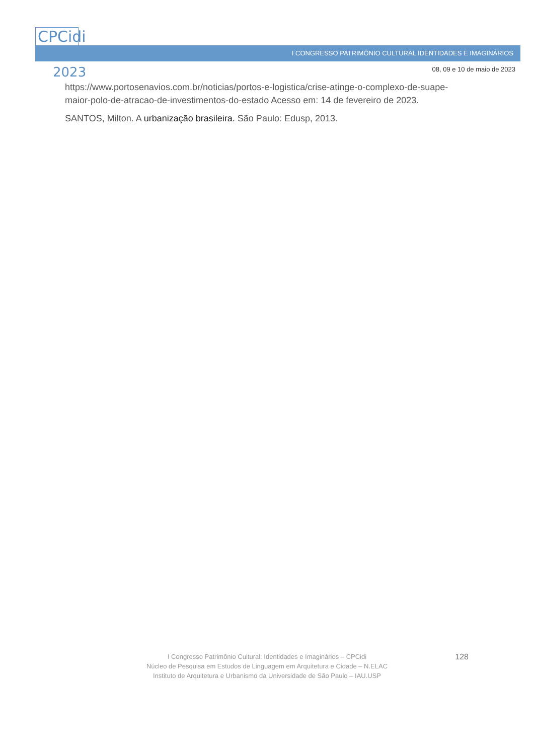I CONGRESSO PATRIMÔNIO CULTURAL IDENTIDADES E IMAGINÁRIOS
CPCidi
2023
08, 09 e 10 de maio de 2023
https://www.portosenavios.com.br/noticias/portos-e-logistica/crise-atinge-o-complexo-de-suape-maior-polo-de-atracao-de-investimentos-do-estado Acesso em: 14 de fevereiro de 2023.
SANTOS, Milton. A urbanização brasileira. São Paulo: Edusp, 2013.
I Congresso Patrimônio Cultural: Identidades e Imaginários – CPCidi
Núcleo de Pesquisa em Estudos de Linguagem em Arquitetura e Cidade – N.ELAC
Instituto de Arquitetura e Urbanismo da Universidade de São Paulo – IAU.USP
128